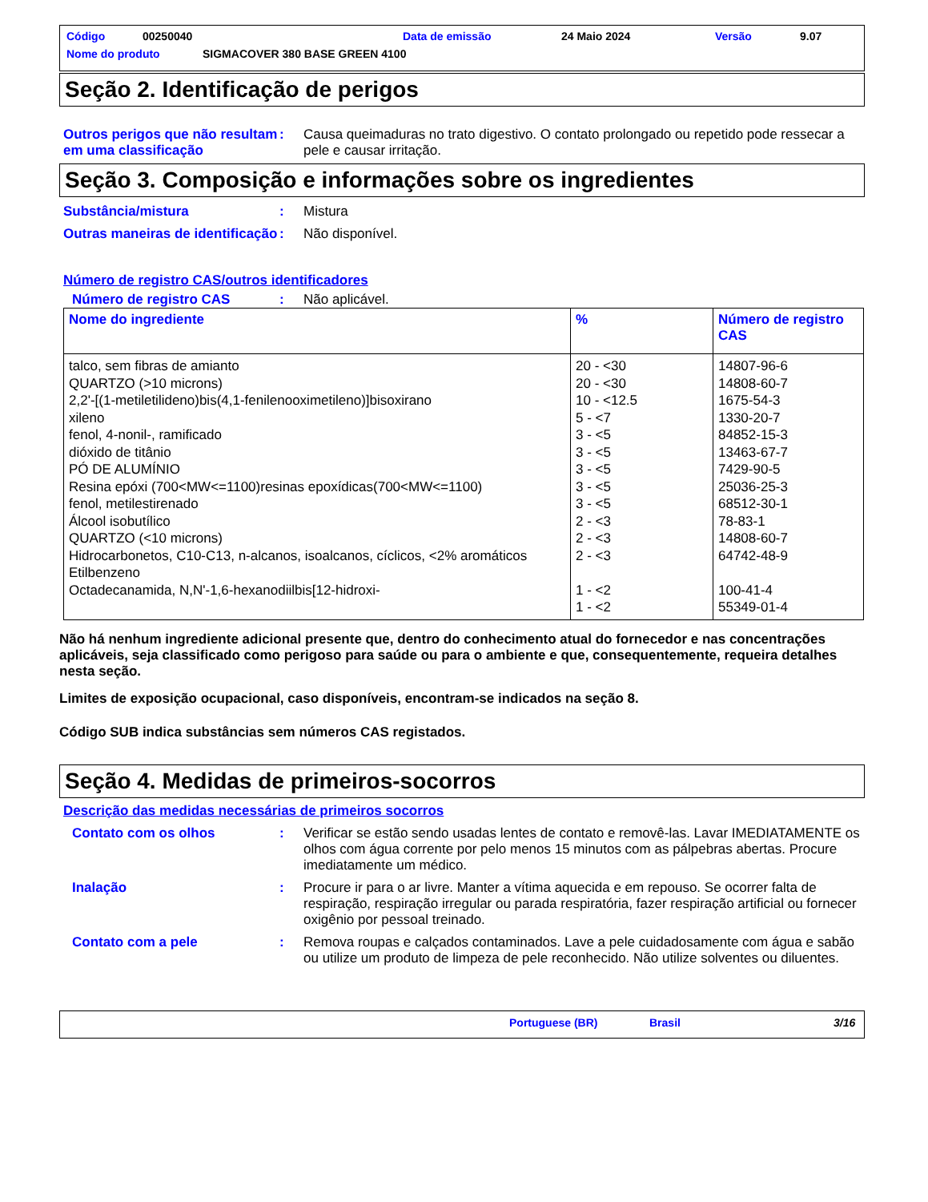Código 00250040 Data de emissão 24 Maio 2024 Versão 9.07
Nome do produto SIGMACOVER 380 BASE GREEN 4100
Seção 2. Identificação de perigos
Outros perigos que não resultam em uma classificação
: Causa queimaduras no trato digestivo. O contato prolongado ou repetido pode ressecar a pele e causar irritação.
Seção 3. Composição e informações sobre os ingredientes
Substância/mistura : Mistura
Outras maneiras de identificação
: Não disponível.
Número de registro CAS/outros identificadores
Número de registro CAS : Não aplicável.
| Nome do ingrediente | % | Número de registro CAS |
| --- | --- | --- |
| talco, sem fibras de amianto QUARTZO (>10 microns) 2,2'-[(1-metiletilideno)bis(4,1-fenilenooximetileno)]bisoxirano xileno fenol, 4-nonil-, ramificado dióxido de titânio PÓ DE ALUMÍNIO Resina epóxi (700<MW<=1100)resinas epoxídicas(700<MW<=1100) fenol, metilestirenado Álcool isobutílico QUARTZO (<10 microns) Hidrocarbonetos, C10-C13, n-alcanos, isoalcanos, cíclicos, <2% aromáticos Etilbenzeno Octadecanamida, N,N'-1,6-hexanodiilbis[12-hidroxi- | 20 - <30 20 - <30 10 - <12.5 5 - <7 3 - <5 3 - <5 3 - <5 3 - <5 3 - <5 2 - <3 2 - <3 2 - <3 1 - <2 1 - <2 | 14807-96-6 14808-60-7 1675-54-3 1330-20-7 84852-15-3 13463-67-7 7429-90-5 25036-25-3 68512-30-1 78-83-1 14808-60-7 64742-48-9 100-41-4 55349-01-4 |
Não há nenhum ingrediente adicional presente que, dentro do conhecimento atual do fornecedor e nas concentrações aplicáveis, seja classificado como perigoso para saúde ou para o ambiente e que, consequentemente, requeira detalhes nesta seção.
Limites de exposição ocupacional, caso disponíveis, encontram-se indicados na seção 8.
Código SUB indica substâncias sem números CAS registados.
Seção 4. Medidas de primeiros-socorros
Descrição das medidas necessárias de primeiros socorros
Contato com os olhos : Verificar se estão sendo usadas lentes de contato e removê-las. Lavar IMEDIATAMENTE os olhos com água corrente por pelo menos 15 minutos com as pálpebras abertas. Procure imediatamente um médico.
Inalação : Procure ir para o ar livre. Manter a vítima aquecida e em repouso. Se ocorrer falta de respiração, respiração irregular ou parada respiratória, fazer respiração artificial ou fornecer oxigênio por pessoal treinado.
Contato com a pele : Remova roupas e calçados contaminados. Lave a pele cuidadosamente com água e sabão ou utilize um produto de limpeza de pele reconhecido. Não utilize solventes ou diluentes.
Portuguese (BR) Brasil 3/16